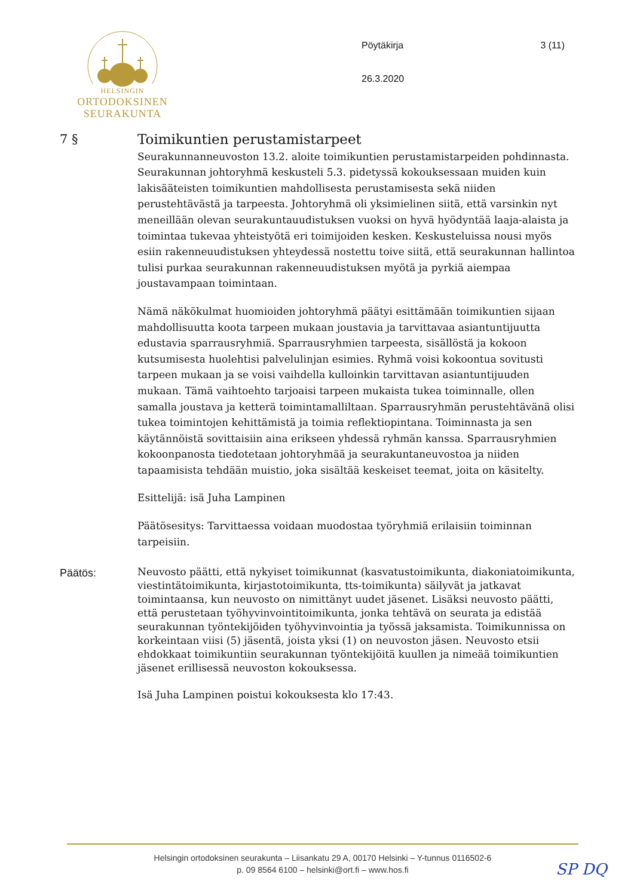HELSINGIN
ORTODOKSINEN
SEURAKUNTA
Pöytäkirja 3 (11)
26.3.2020
7 § Toimikuntien perustamistarpeet
Seurakunnanneuvoston 13.2. aloite toimikuntien perustamistarpeiden pohdinnasta. Seurakunnan johtoryhmä keskusteli 5.3. pidetyssä kokouksessaan muiden kuin lakisääteisten toimikuntien mahdollisesta perustamisesta sekä niiden perustehtävästä ja tarpeesta. Johtoryhmä oli yksimielinen siitä, että varsinkin nyt meneillään olevan seurakuntauudistuksen vuoksi on hyvä hyödyntää laaja-alaista ja toimintaa tukevaa yhteistyötä eri toimijoiden kesken. Keskusteluissa nousi myös esiin rakenneuudistuksen yhteydessä nostettu toive siitä, että seurakunnan hallintoa tulisi purkaa seurakunnan rakenneuudistuksen myötä ja pyrkiä aiempaa joustavampaan toimintaan.
Nämä näkökulmat huomioiden johtoryhmä päätyi esittämään toimikuntien sijaan mahdollisuutta koota tarpeen mukaan joustavia ja tarvittavaa asiantuntijuutta edustavia sparrausryhmiä. Sparrausryhmien tarpeesta, sisällöstä ja kokoon kutsumisesta huolehtisi palvelulinjan esimies. Ryhmä voisi kokoontua sovitusti tarpeen mukaan ja se voisi vaihdella kulloinkin tarvittavan asiantuntijuuden mukaan. Tämä vaihtoehto tarjoaisi tarpeen mukaista tukea toiminnalle, ollen samalla joustava ja ketterä toimintamalliltaan. Sparrausryhmän perustehtävänä olisi tukea toimintojen kehittämistä ja toimia reflektiopintana. Toiminnasta ja sen käytännöistä sovittaisiin aina erikseen yhdessä ryhmän kanssa. Sparrausryhmien kokoonpanosta tiedotetaan johtoryhmää ja seurakuntaneuvostoa ja niiden tapaamisista tehdään muistio, joka sisältää keskeiset teemat, joita on käsitelty.
Esittelijä: isä Juha Lampinen
Päätösesitys: Tarvittaessa voidaan muodostaa työryhmiä erilaisiin toiminnan tarpeisiin.
Päätös:
Neuvosto päätti, että nykyiset toimikunnat (kasvatustoimikunta, diakoniatoimikunta, viestintätoimikunta, kirjastotoimikunta, tts-toimikunta) säilyvät ja jatkavat toimintaansa, kun neuvosto on nimittänyt uudet jäsenet. Lisäksi neuvosto päätti, että perustetaan työhyvinvointitoimikunta, jonka tehtävä on seurata ja edistää seurakunnan työntekijöiden työhyvinvointia ja työssä jaksamista. Toimikunnissa on korkeintaan viisi (5) jäsentä, joista yksi (1) on neuvoston jäsen. Neuvosto etsii ehdokkaat toimikuntiin seurakunnan työntekijöitä kuullen ja nimeää toimikuntien jäsenet erillisessä neuvoston kokouksessa.
Isä Juha Lampinen poistui kokouksesta klo 17:43.
Helsingin ortodoksinen seurakunta – Liisankatu 29 A, 00170 Helsinki – Y-tunnus 0116502-6
p. 09 8564 6100 – helsinki@ort.fi – www.hos.fi
SP DQ